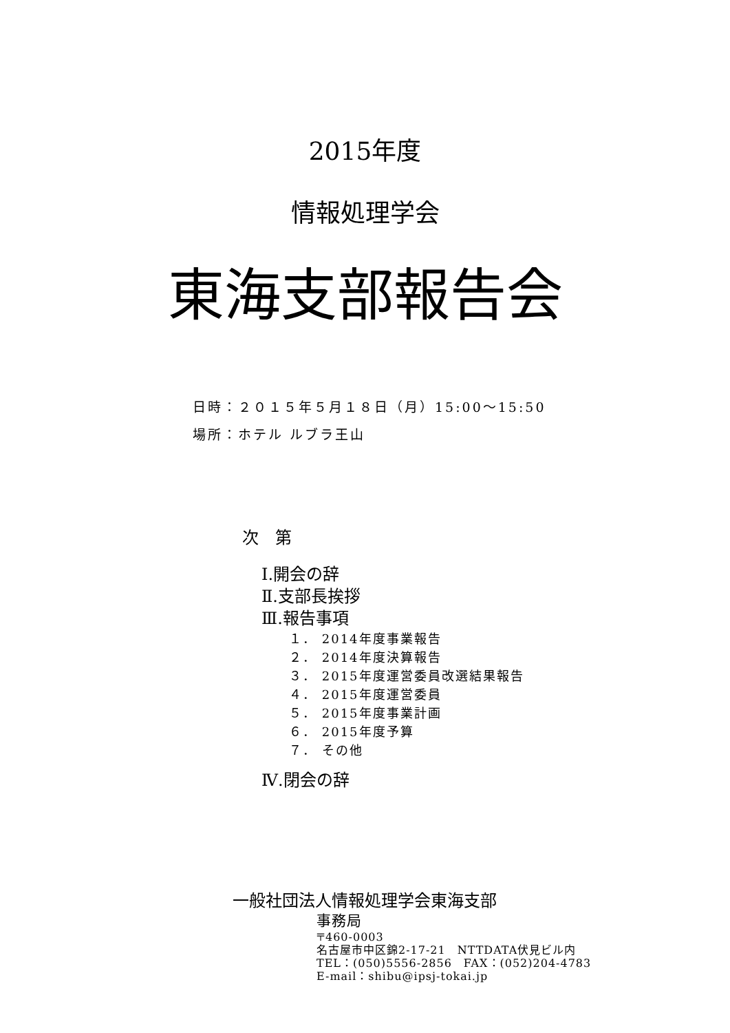2015年度
情報処理学会
東海支部報告会
日時：２０１５年５月１８日（月）15:00～15:50
場所：ホテル ルブラ王山
次　第
Ⅰ.開会の辞
Ⅱ.支部長挨拶
Ⅲ.報告事項
１． 2014年度事業報告
２． 2014年度決算報告
３． 2015年度運営委員改選結果報告
４． 2015年度運営委員
５． 2015年度事業計画
６． 2015年度予算
７． その他
Ⅳ.閉会の辞
一般社団法人情報処理学会東海支部
事務局
〒460-0003
名古屋市中区錦2-17-21　NTTDATA伏見ビル内
TEL：(050)5556-2856　FAX：(052)204-4783
E-mail：shibu@ipsj-tokai.jp